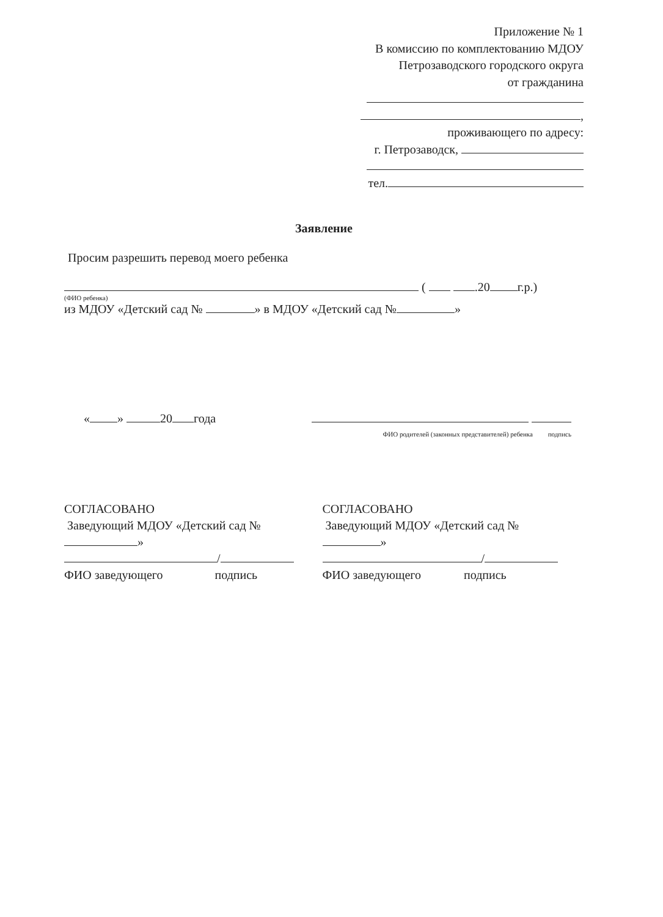Приложение № 1
В комиссию по комплектованию МДОУ
Петрозаводского городского округа
от гражданина
,
проживающего по адресу:
г. Петрозаводск,
тел.
Заявление
Просим разрешить перевод моего ребенка
( .20 г.р.)
(ФИО ребенка)
из МДОУ «Детский сад № » в МДОУ «Детский сад № »
« » 20 года
ФИО родителей (законных представителей) ребенка подпись
СОГЛАСОВАНО
Заведующий МДОУ «Детский сад №
»
/
ФИО заведующего подпись
СОГЛАСОВАНО
Заведующий МДОУ «Детский сад №
»
/
ФИО заведующего подпись